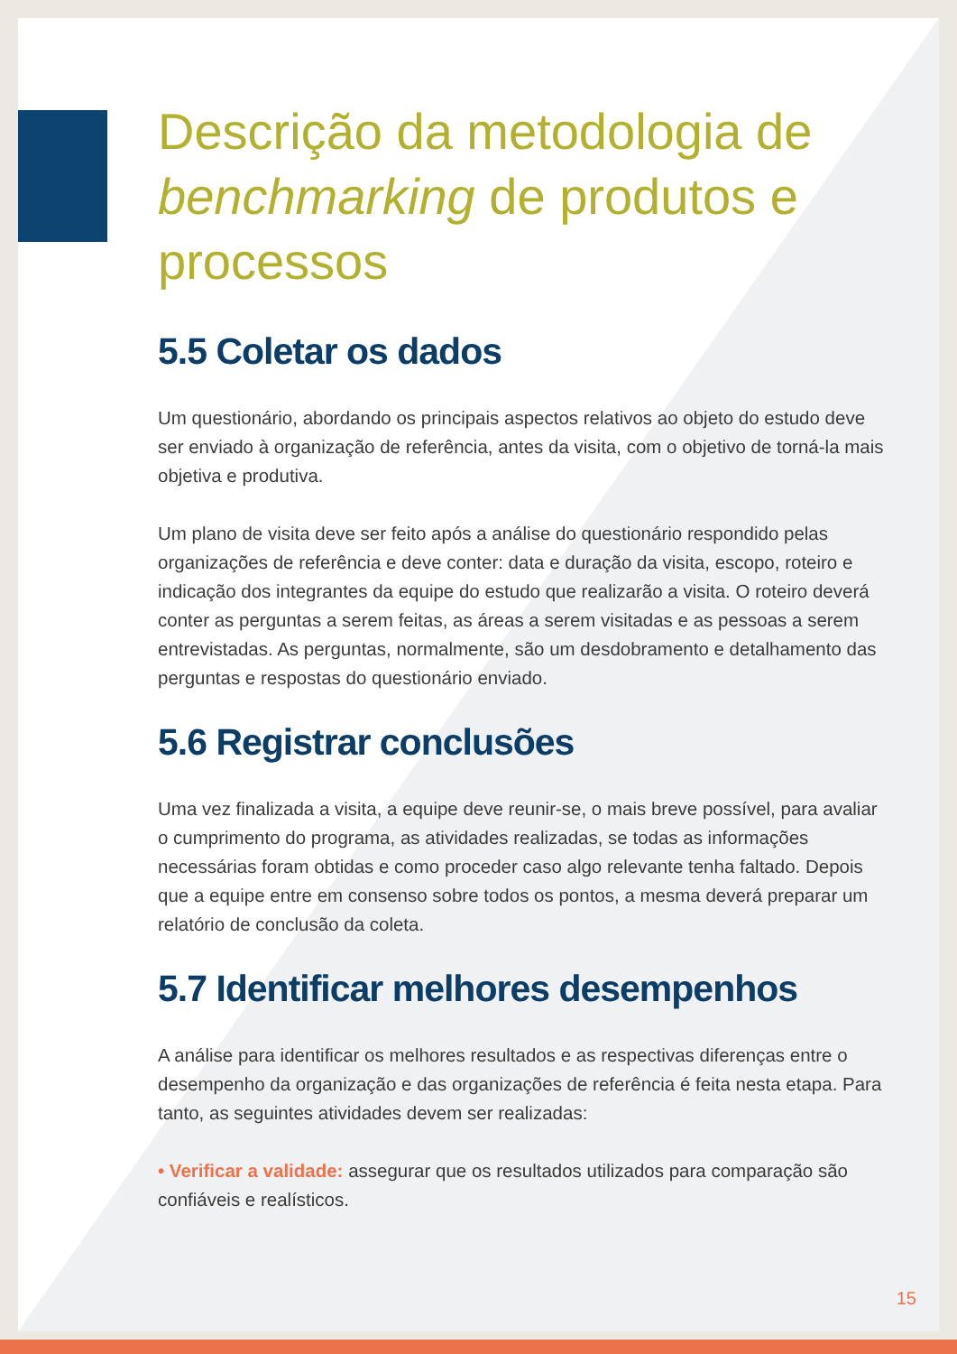Descrição da metodologia de benchmarking de produtos e processos
5.5 Coletar os dados
Um questionário, abordando os principais aspectos relativos ao objeto do estudo deve ser enviado à organização de referência, antes da visita, com o objetivo de torná-la mais objetiva e produtiva.
Um plano de visita deve ser feito após a análise do questionário respondido pelas organizações de referência e deve conter: data e duração da visita, escopo, roteiro e indicação dos integrantes da equipe do estudo que realizarão a visita. O roteiro deverá conter as perguntas a serem feitas, as áreas a serem visitadas e as pessoas a serem entrevistadas. As perguntas, normalmente, são um desdobramento e detalhamento das perguntas e respostas do questionário enviado.
5.6 Registrar conclusões
Uma vez finalizada a visita, a equipe deve reunir-se, o mais breve possível, para avaliar o cumprimento do programa, as atividades realizadas, se todas as informações necessárias foram obtidas e como proceder caso algo relevante tenha faltado. Depois que a equipe entre em consenso sobre todos os pontos, a mesma deverá preparar um relatório de conclusão da coleta.
5.7 Identificar melhores desempenhos
A análise para identificar os melhores resultados e as respectivas diferenças entre o desempenho da organização e das organizações de referência é feita nesta etapa. Para tanto, as seguintes atividades devem ser realizadas:
• Verificar a validade: assegurar que os resultados utilizados para comparação são confiáveis e realísticos.
15